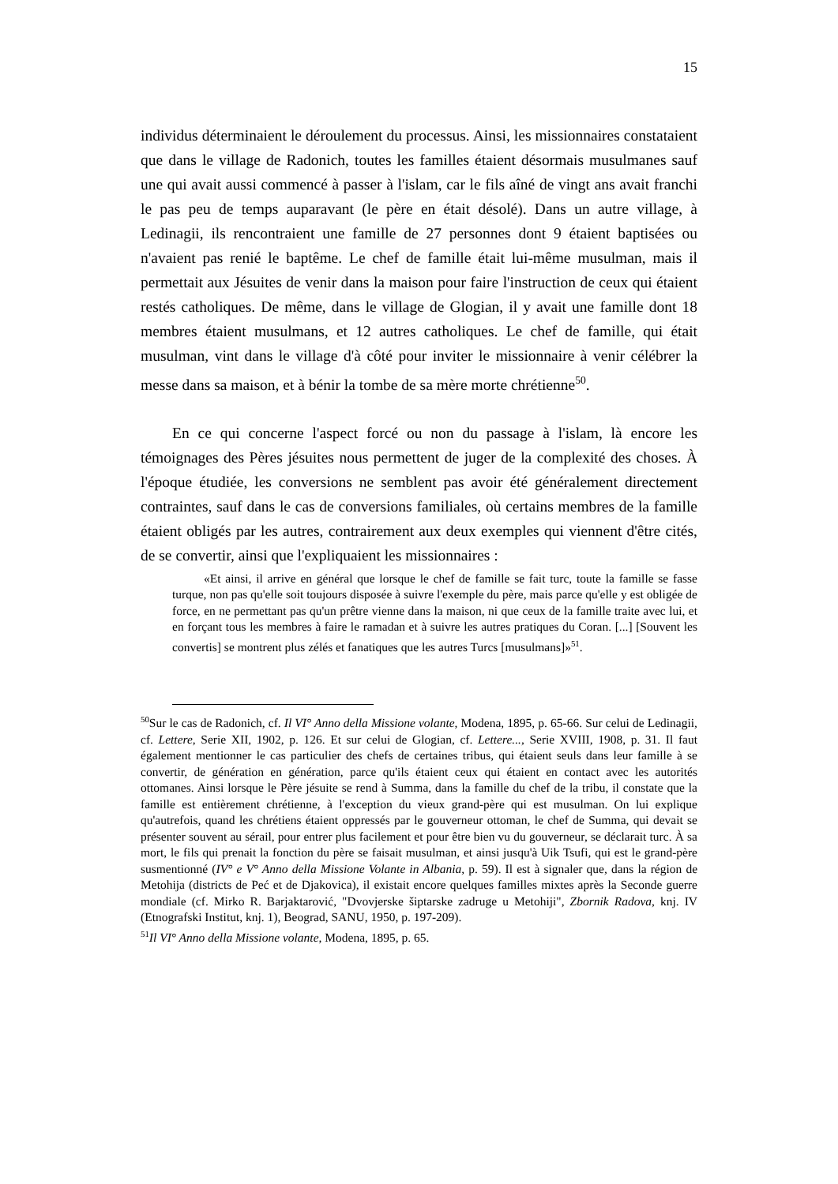15
individus déterminaient le déroulement du processus. Ainsi, les missionnaires constataient que dans le village de Radonich, toutes les familles étaient désormais musulmanes sauf une qui avait aussi commencé à passer à l'islam, car le fils aîné de vingt ans avait franchi le pas peu de temps auparavant (le père en était désolé). Dans un autre village, à Ledinagii, ils rencontraient une famille de 27 personnes dont 9 étaient baptisées ou n'avaient pas renié le baptême. Le chef de famille était lui-même musulman, mais il permettait aux Jésuites de venir dans la maison pour faire l'instruction de ceux qui étaient restés catholiques. De même, dans le village de Glogian, il y avait une famille dont 18 membres étaient musulmans, et 12 autres catholiques. Le chef de famille, qui était musulman, vint dans le village d'à côté pour inviter le missionnaire à venir célébrer la messe dans sa maison, et à bénir la tombe de sa mère morte chrétienne<sup>50</sup>.
En ce qui concerne l'aspect forcé ou non du passage à l'islam, là encore les témoignages des Pères jésuites nous permettent de juger de la complexité des choses. À l'époque étudiée, les conversions ne semblent pas avoir été généralement directement contraintes, sauf dans le cas de conversions familiales, où certains membres de la famille étaient obligés par les autres, contrairement aux deux exemples qui viennent d'être cités, de se convertir, ainsi que l'expliquaient les missionnaires :
«Et ainsi, il arrive en général que lorsque le chef de famille se fait turc, toute la famille se fasse turque, non pas qu'elle soit toujours disposée à suivre l'exemple du père, mais parce qu'elle y est obligée de force, en ne permettant pas qu'un prêtre vienne dans la maison, ni que ceux de la famille traite avec lui, et en forçant tous les membres à faire le ramadan et à suivre les autres pratiques du Coran. [...] [Souvent les convertis] se montrent plus zélés et fanatiques que les autres Turcs [musulmans]»<sup>51</sup>.
<sup>50</sup> Sur le cas de Radonich, cf. Il VI° Anno della Missione volante, Modena, 1895, p. 65-66. Sur celui de Ledinagii, cf. Lettere, Serie XII, 1902, p. 126. Et sur celui de Glogian, cf. Lettere..., Serie XVIII, 1908, p. 31. Il faut également mentionner le cas particulier des chefs de certaines tribus, qui étaient seuls dans leur famille à se convertir, de génération en génération, parce qu'ils étaient ceux qui étaient en contact avec les autorités ottomanes. Ainsi lorsque le Père jésuite se rend à Summa, dans la famille du chef de la tribu, il constate que la famille est entièrement chrétienne, à l'exception du vieux grand-père qui est musulman. On lui explique qu'autrefois, quand les chrétiens étaient oppressés par le gouverneur ottoman, le chef de Summa, qui devait se présenter souvent au sérail, pour entrer plus facilement et pour être bien vu du gouverneur, se déclarait turc. À sa mort, le fils qui prenait la fonction du père se faisait musulman, et ainsi jusqu'à Uik Tsufi, qui est le grand-père susmentionné (IV° e V° Anno della Missione Volante in Albania, p. 59). Il est à signaler que, dans la région de Metohija (districts de Peć et de Djakovica), il existait encore quelques familles mixtes après la Seconde guerre mondiale (cf. Mirko R. Barjaktarović, "Dvovjerske šiptarske zadruge u Metohiji", Zbornik Radova, knj. IV (Etnografski Institut, knj. 1), Beograd, SANU, 1950, p. 197-209).
<sup>51</sup> Il VI° Anno della Missione volante, Modena, 1895, p. 65.